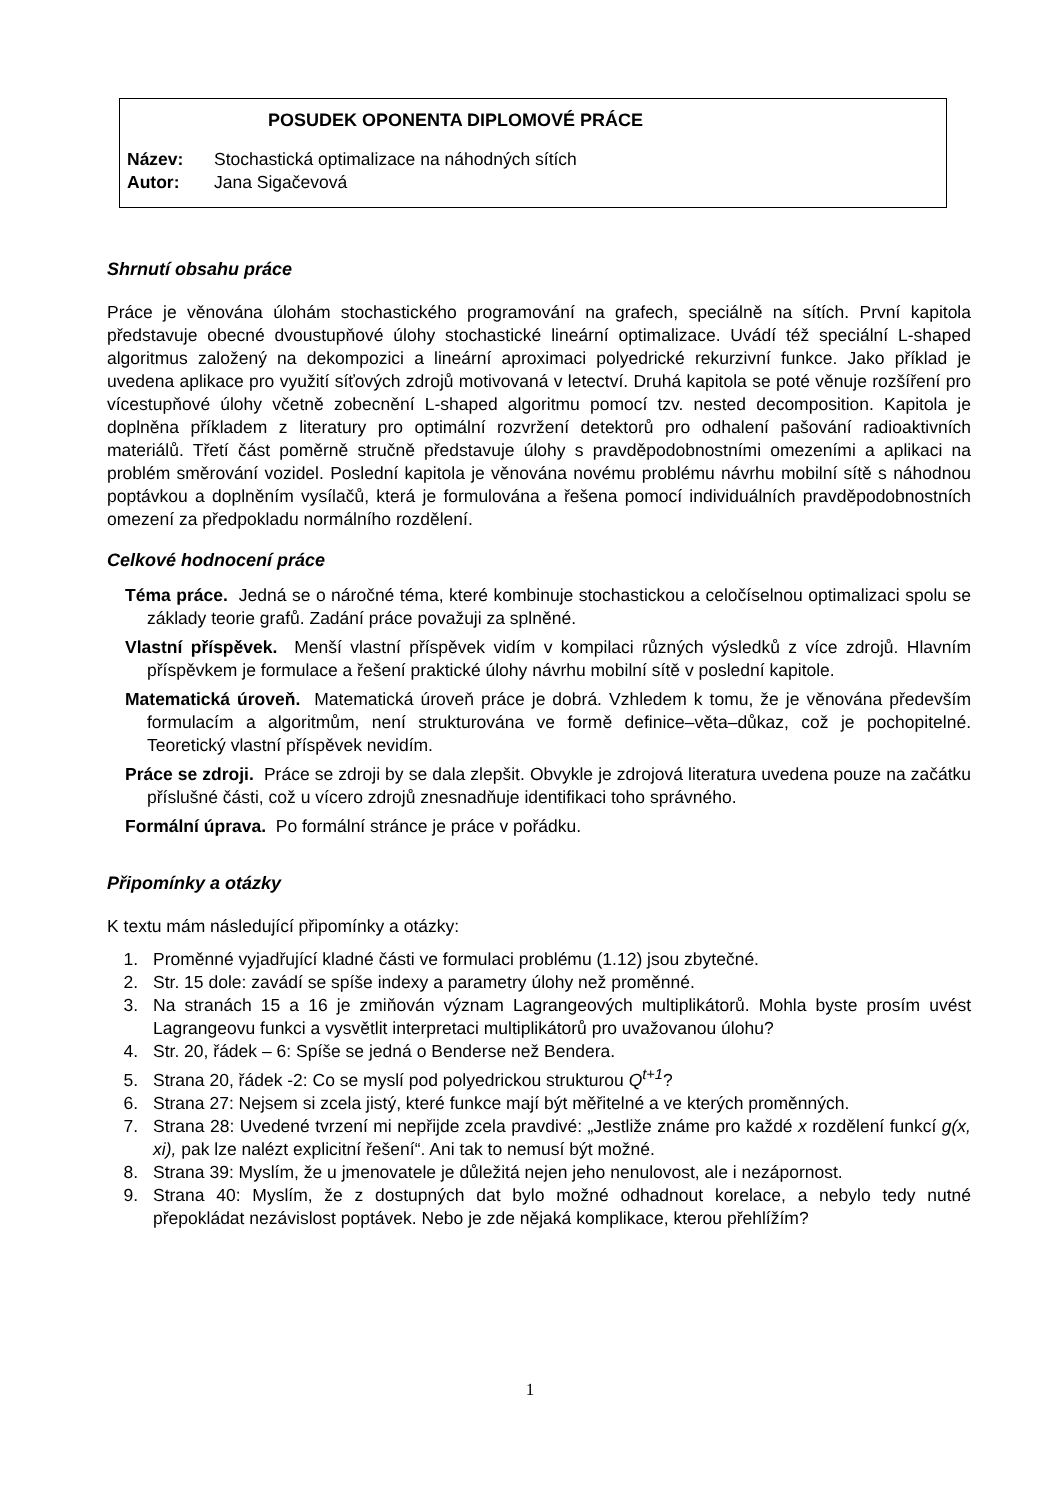POSUDEK OPONENTA DIPLOMOVÉ PRÁCE
Název: Stochastická optimalizace na náhodných sítích
Autor: Jana Sigačevová
Shrnutí obsahu práce
Práce je věnována úlohám stochastického programování na grafech, speciálně na sítích. První kapitola představuje obecné dvoustupňové úlohy stochastické lineární optimalizace. Uvádí též speciální L-shaped algoritmus založený na dekompozici a lineární aproximaci polyedrické rekurzivní funkce. Jako příklad je uvedena aplikace pro využití síťových zdrojů motivovaná v letectví. Druhá kapitola se poté věnuje rozšíření pro vícestupňové úlohy včetně zobecnění L-shaped algoritmu pomocí tzv. nested decomposition. Kapitola je doplněna příkladem z literatury pro optimální rozvržení detektorů pro odhalení pašování radioaktivních materiálů. Třetí část poměrně stručně představuje úlohy s pravděpodobnostními omezeními a aplikaci na problém směrování vozidel. Poslední kapitola je věnována novému problému návrhu mobilní sítě s náhodnou poptávkou a doplněním vysílačů, která je formulována a řešena pomocí individuálních pravděpodobnostních omezení za předpokladu normálního rozdělení.
Celkové hodnocení práce
Téma práce. Jedná se o náročné téma, které kombinuje stochastickou a celočíselnou optimalizaci spolu se základy teorie grafů. Zadání práce považuji za splněné.
Vlastní příspěvek. Menší vlastní příspěvek vidím v kompilaci různých výsledků z více zdrojů. Hlavním příspěvkem je formulace a řešení praktické úlohy návrhu mobilní sítě v poslední kapitole.
Matematická úroveň. Matematická úroveň práce je dobrá. Vzhledem k tomu, že je věnována především formulacím a algoritmům, není strukturována ve formě definice–věta–důkaz, což je pochopitelné. Teoretický vlastní příspěvek nevidím.
Práce se zdroji. Práce se zdroji by se dala zlepšit. Obvykle je zdrojová literatura uvedena pouze na začátku příslušné části, což u vícero zdrojů znesnadňuje identifikaci toho správného.
Formální úprava. Po formální stránce je práce v pořádku.
Připomínky a otázky
K textu mám následující připomínky a otázky:
1. Proměnné vyjadřující kladné části ve formulaci problému (1.12) jsou zbytečné.
2. Str. 15 dole: zavádí se spíše indexy a parametry úlohy než proměnné.
3. Na stranách 15 a 16 je zmiňován význam Lagrangeových multiplikátorů. Mohla byste prosím uvést Lagrangeovu funkci a vysvětlit interpretaci multiplikátorů pro uvažovanou úlohu?
4. Str. 20, řádek – 6: Spíše se jedná o Benderse než Bendera.
5. Strana 20, řádek -2: Co se myslí pod polyedrickou strukturou Q<sup>t+1</sup>?
6. Strana 27: Nejsem si zcela jistý, které funkce mají být měřitelné a ve kterých proměnných.
7. Strana 28: Uvedené tvrzení mi nepřijde zcela pravdivé: „Jestliže známe pro každé x rozdělení funkcí g(x, xi), pak lze nalézt explicitní řešení“. Ani tak to nemusí být možné.
8. Strana 39: Myslím, že u jmenovatele je důležitá nejen jeho nenulovost, ale i nezápornost.
9. Strana 40: Myslím, že z dostupných dat bylo možné odhadnout korelace, a nebylo tedy nutné přepokládat nezávislost poptávek. Nebo je zde nějaká komplikace, kterou přehlížím?
1